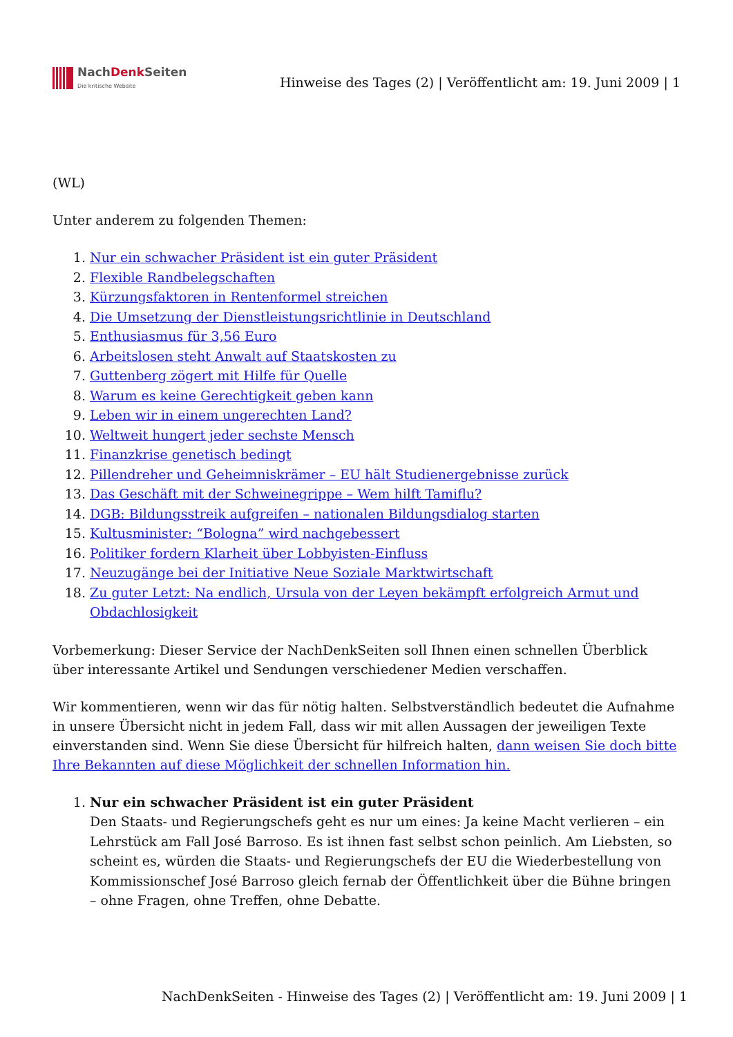NachDenk Seiten
Die kritische Website
Hinweise des Tages (2) | Veröffentlicht am: 19. Juni 2009 | 1
(WL)
Unter anderem zu folgenden Themen:
1. Nur ein schwacher Präsident ist ein guter Präsident
2. Flexible Randbelegschaften
3. Kürzungsfaktoren in Rentenformel streichen
4. Die Umsetzung der Dienstleistungsrichtlinie in Deutschland
5. Enthusiasmus für 3,56 Euro
6. Arbeitslosen steht Anwalt auf Staatskosten zu
7. Guttenberg zögert mit Hilfe für Quelle
8. Warum es keine Gerechtigkeit geben kann
9. Leben wir in einem ungerechten Land?
10. Weltweit hungert jeder sechste Mensch
11. Finanzkrise genetisch bedingt
12. Pillendreher und Geheimniskrämer – EU hält Studienergebnisse zurück
13. Das Geschäft mit der Schweinegrippe – Wem hilft Tamiflu?
14. DGB: Bildungsstreik aufgreifen – nationalen Bildungsdialog starten
15. Kultusminister: “Bologna” wird nachgebessert
16. Politiker fordern Klarheit über Lobbyisten-Einfluss
17. Neuzugänge bei der Initiative Neue Soziale Marktwirtschaft
18. Zu guter Letzt: Na endlich, Ursula von der Leyen bekämpft erfolgreich Armut und Obdachlosigkeit
Vorbemerkung: Dieser Service der NachDenkSeiten soll Ihnen einen schnellen Überblick über interessante Artikel und Sendungen verschiedener Medien verschaffen.
Wir kommentieren, wenn wir das für nötig halten. Selbstverständlich bedeutet die Aufnahme in unsere Übersicht nicht in jedem Fall, dass wir mit allen Aussagen der jeweiligen Texte einverstanden sind. Wenn Sie diese Übersicht für hilfreich halten, dann weisen Sie doch bitte Ihre Bekannten auf diese Möglichkeit der schnellen Information hin.
1. Nur ein schwacher Präsident ist ein guter Präsident
Den Staats- und Regierungschefs geht es nur um eines: Ja keine Macht verlieren – ein Lehrstück am Fall José Barroso. Es ist ihnen fast selbst schon peinlich. Am Liebsten, so scheint es, würden die Staats- und Regierungschefs der EU die Wiederbestellung von Kommissionschef José Barroso gleich fernab der Öffentlichkeit über die Bühne bringen – ohne Fragen, ohne Treffen, ohne Debatte.
NachDenkSeiten - Hinweise des Tages (2) | Veröffentlicht am: 19. Juni 2009 | 1